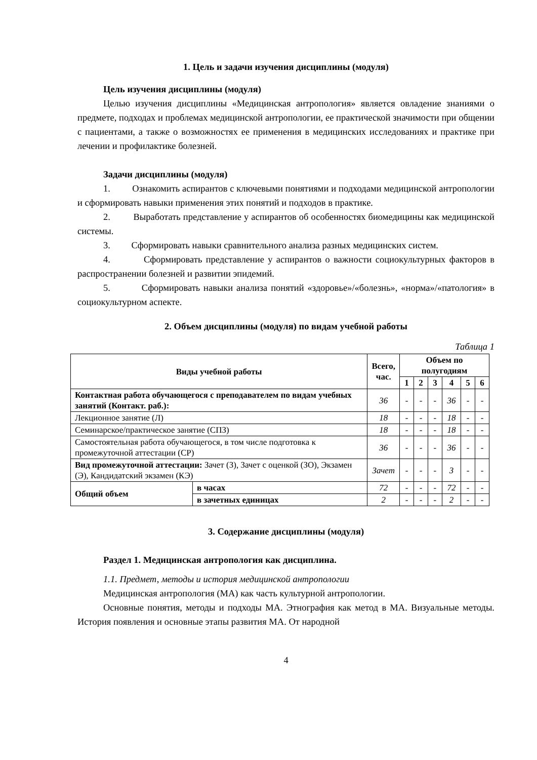1. Цель и задачи изучения дисциплины (модуля)
Цель изучения дисциплины (модуля)
Целью изучения дисциплины «Медицинская антропология» является овладение знаниями о предмете, подходах и проблемах медицинской антропологии, ее практической значимости при общении с пациентами, а также о возможностях ее применения в медицинских исследованиях и практике при лечении и профилактике болезней.
Задачи дисциплины (модуля)
1. Ознакомить аспирантов с ключевыми понятиями и подходами медицинской антропологии и сформировать навыки применения этих понятий и подходов в практике.
2. Выработать представление у аспирантов об особенностях биомедицины как медицинской системы.
3. Сформировать навыки сравнительного анализа разных медицинских систем.
4. Сформировать представление у аспирантов о важности социокультурных факторов в распространении болезней и развитии эпидемий.
5. Сформировать навыки анализа понятий «здоровье»/«болезнь», «норма»/«патология» в социокультурном аспекте.
2. Объем дисциплины (модуля) по видам учебной работы
Таблица 1
| Виды учебной работы | | Всего, час. | Объем по полугодиям | | | | | |
| --- | --- | --- | --- | --- | --- | --- | --- | --- |
| | | | 1 | 2 | 3 | 4 | 5 | 6 |
| Контактная работа обучающегося с преподавателем по видам учебных занятий (Контакт. раб.): | | 36 | - | - | - | 36 | - | - |
| Лекционное занятие (Л) | | 18 | - | - | - | 18 | - | - |
| Семинарское/практическое занятие (СПЗ) | | 18 | - | - | - | 18 | - | - |
| Самостоятельная работа обучающегося, в том числе подготовка к промежуточной аттестации (СР) | | 36 | - | - | - | 36 | - | - |
| Вид промежуточной аттестации: Зачет (З), Зачет с оценкой (ЗО), Экзамен (Э), Кандидатский экзамен (КЭ) | | Зачет | - | - | - | 3 | - | - |
| Общий объем | в часах | 72 | - | - | - | 72 | - | - |
| | в зачетных единицах | 2 | - | - | - | 2 | - | - |
3. Содержание дисциплины (модуля)
Раздел 1. Медицинская антропология как дисциплина.
1.1. Предмет, методы и история медицинской антропологии
Медицинская антропология (МА) как часть культурной антропологии.
Основные понятия, методы и подходы МА. Этнография как метод в МА. Визуальные методы. История появления и основные этапы развития МА. От народной
4